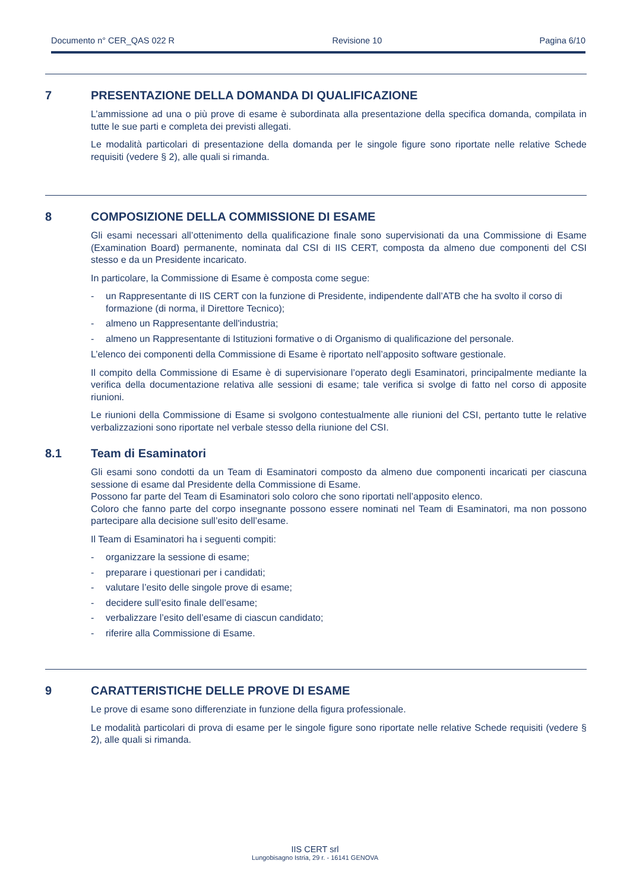Documento n° CER_QAS 022 R Revisione 10 Pagina 6/10
7 PRESENTAZIONE DELLA DOMANDA DI QUALIFICAZIONE
L’ammissione ad una o più prove di esame è subordinata alla presentazione della specifica domanda, compilata in tutte le sue parti e completa dei previsti allegati.
Le modalità particolari di presentazione della domanda per le singole figure sono riportate nelle relative Schede requisiti (vedere § 2), alle quali si rimanda.
8 COMPOSIZIONE DELLA COMMISSIONE DI ESAME
Gli esami necessari all’ottenimento della qualificazione finale sono supervisionati da una Commissione di Esame (Examination Board) permanente, nominata dal CSI di IIS CERT, composta da almeno due componenti del CSI stesso e da un Presidente incaricato.
In particolare, la Commissione di Esame è composta come segue:
- un Rappresentante di IIS CERT con la funzione di Presidente, indipendente dall’ATB che ha svolto il corso di formazione (di norma, il Direttore Tecnico);
- almeno un Rappresentante dell'industria;
- almeno un Rappresentante di Istituzioni formative o di Organismo di qualificazione del personale.
L’elenco dei componenti della Commissione di Esame è riportato nell’apposito software gestionale.
Il compito della Commissione di Esame è di supervisionare l’operato degli Esaminatori, principalmente mediante la verifica della documentazione relativa alle sessioni di esame; tale verifica si svolge di fatto nel corso di apposite riunioni.
Le riunioni della Commissione di Esame si svolgono contestualmente alle riunioni del CSI, pertanto tutte le relative verbalizzazioni sono riportate nel verbale stesso della riunione del CSI.
8.1 Team di Esaminatori
Gli esami sono condotti da un Team di Esaminatori composto da almeno due componenti incaricati per ciascuna sessione di esame dal Presidente della Commissione di Esame.
Possono far parte del Team di Esaminatori solo coloro che sono riportati nell’apposito elenco.
Coloro che fanno parte del corpo insegnante possono essere nominati nel Team di Esaminatori, ma non possono partecipare alla decisione sull’esito dell’esame.
Il Team di Esaminatori ha i seguenti compiti:
- organizzare la sessione di esame;
- preparare i questionari per i candidati;
- valutare l’esito delle singole prove di esame;
- decidere sull’esito finale dell’esame;
- verbalizzare l’esito dell’esame di ciascun candidato;
- riferire alla Commissione di Esame.
9 CARATTERISTICHE DELLE PROVE DI ESAME
Le prove di esame sono differenziate in funzione della figura professionale.
Le modalità particolari di prova di esame per le singole figure sono riportate nelle relative Schede requisiti (vedere § 2), alle quali si rimanda.
IIS CERT srl
Lungobisagno Istria, 29 r. - 16141 GENOVA